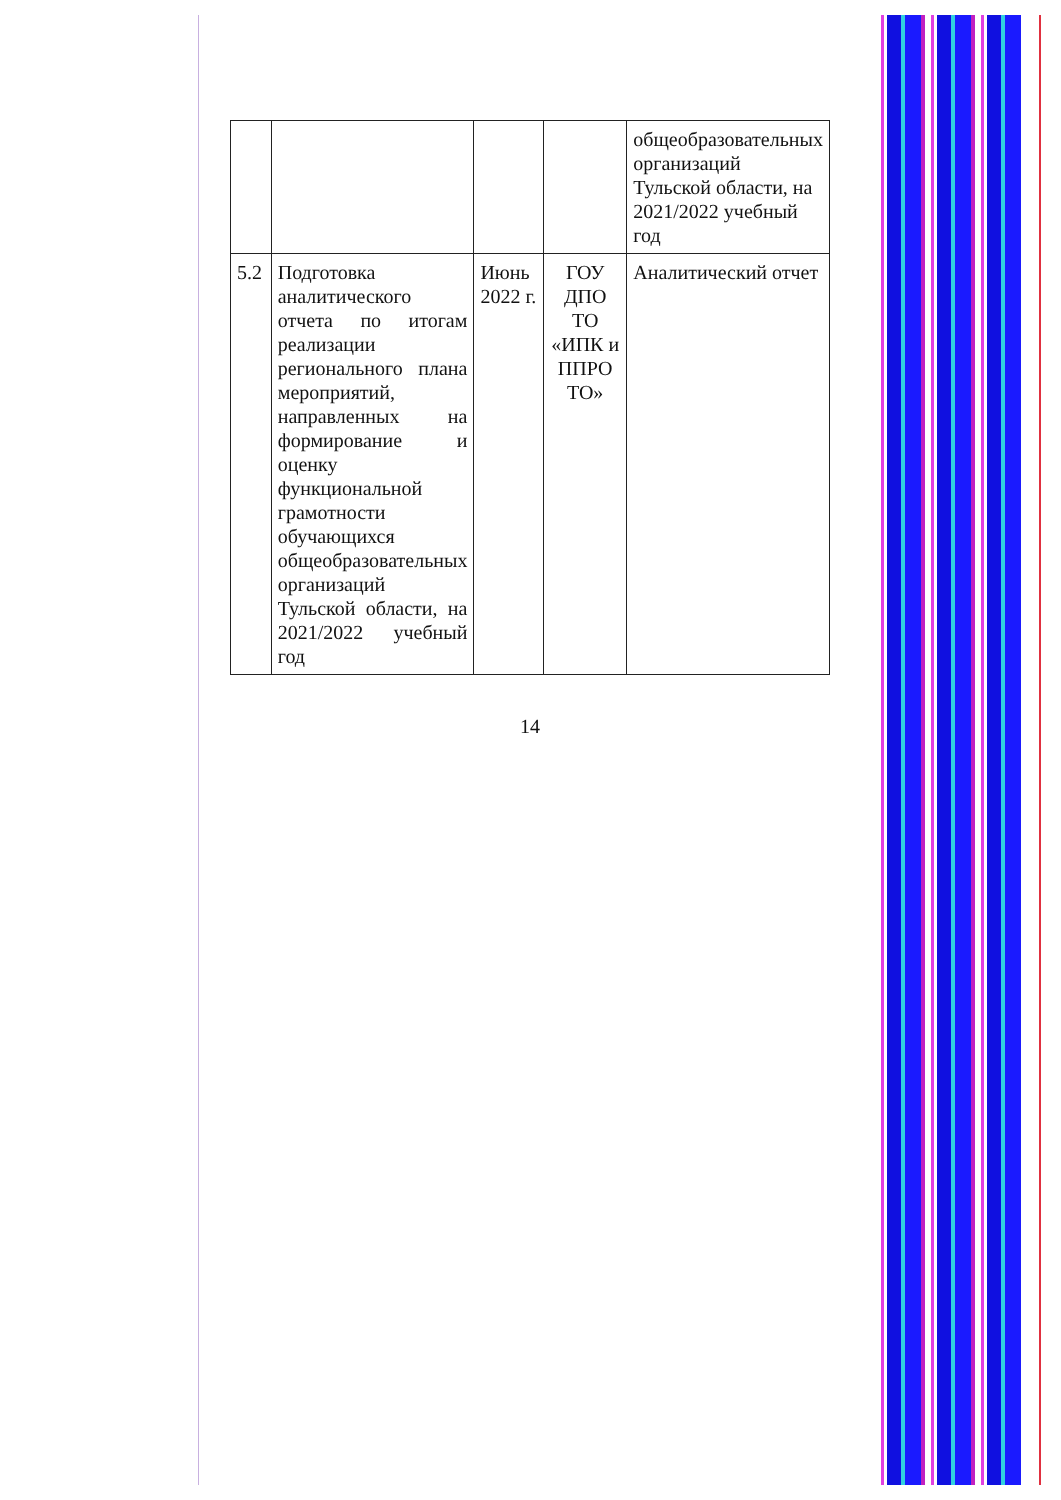| | | | | общеобразовательных организаций Тульской области, на 2021/2022 учебный год |
| 5.2 | Подготовка аналитического отчета по итогам реализации регионального плана мероприятий, направленных на формирование и оценку функциональной грамотности обучающихся общеобразовательных организаций Тульской области, на 2021/2022 учебный год | Июнь 2022 г. | ГОУ ДПО ТО «ИПК и ППРО ТО» | Аналитический отчет |
14